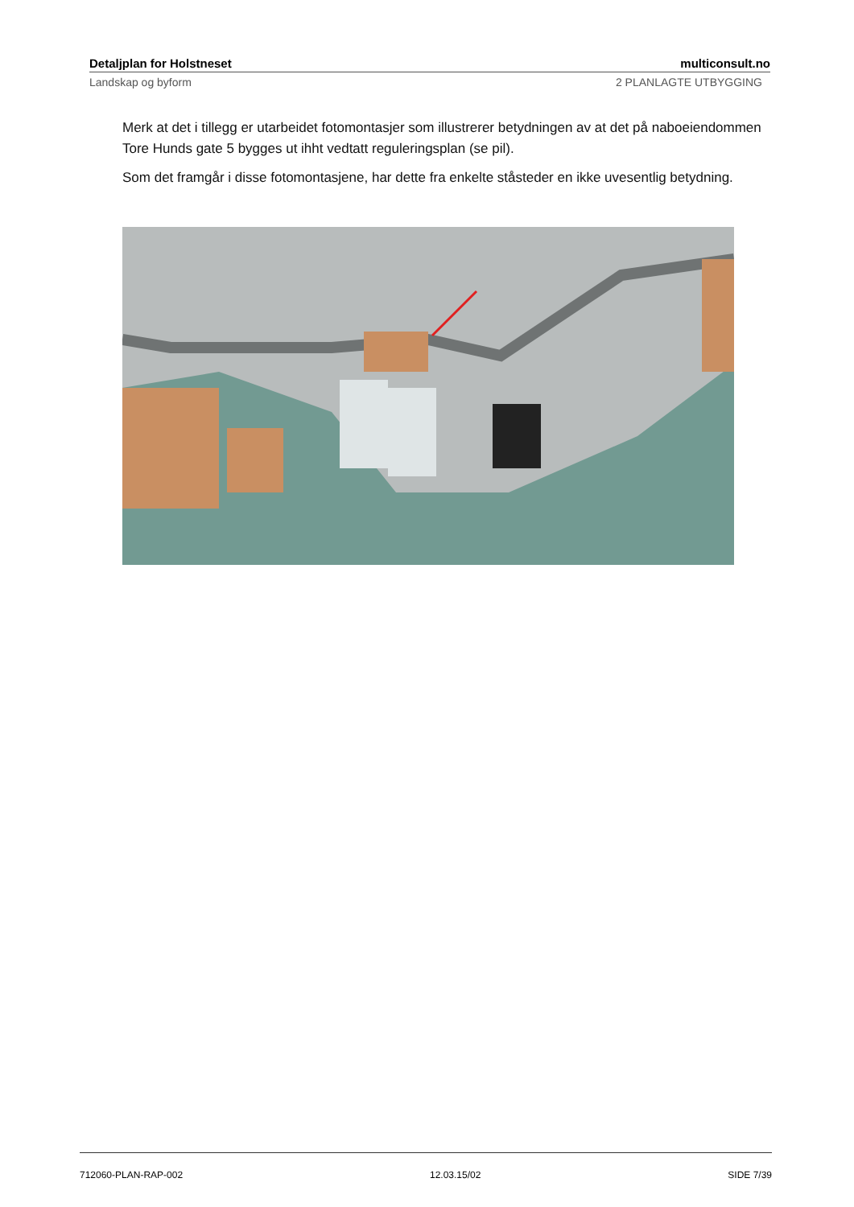Detaljplan for Holstneset multiconsult.no
Landskap og byform 2 PLANLAGTE UTBYGGING
Merk at det i tillegg er utarbeidet fotomontasjer som illustrerer betydningen av at det på naboeiendommen Tore Hunds gate 5 bygges ut ihht vedtatt reguleringsplan (se pil).
Som det framgår i disse fotomontasjene, har dette fra enkelte ståsteder en ikke uvesentlig betydning.
712060-PLAN-RAP-002 12.03.15/02 SIDE 7/39